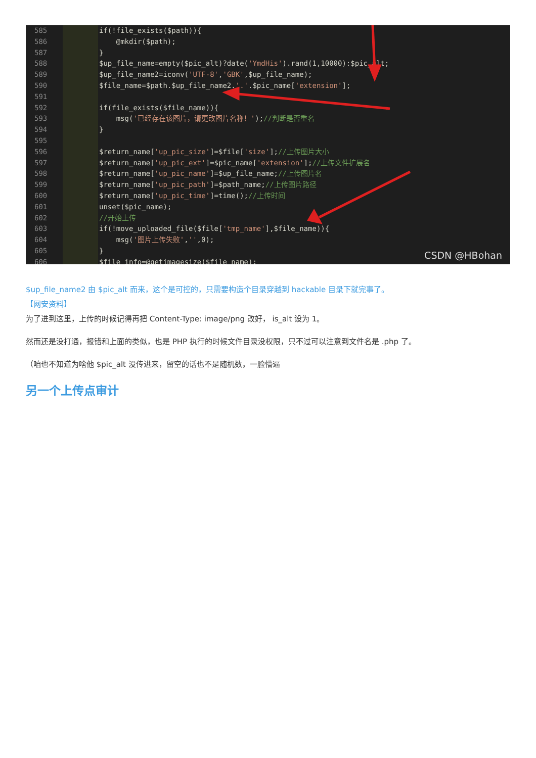585
586
587
588
589
590
591
592
593
594
595
596
597
598
599
600
601
602
603
604
605
606
if(!file_exists($path)){ @mkdir($path); } $up_file_name=empty($pic_alt)?date('YmdHis').rand(1,10000):$pic_alt; $up_file_name2=iconv('UTF-8','GBK',$up_file_name); $file_name=$path.$up_file_name2.'.'.$pic_name['extension']; if(file_exists($file_name)){ msg('已经存在该图片，请更改图片名称！');//判断是否重名 } $return_name['up_pic_size']=$file['size'];//上传图片大小 $return_name['up_pic_ext']=$pic_name['extension'];//上传文件扩展名 $return_name['up_pic_name']=$up_file_name;//上传图片名 $return_name['up_pic_path']=$path_name;//上传图片路径 $return_name['up_pic_time']=time();//上传时间 unset($pic_name); //开始上传 if(!move_uploaded_file($file['tmp_name'],$file_name)){ msg('图片上传失败','',0); } $file_info=@getimagesize($file_name);
CSDN @HBohan
$up_file_name2 由 $pic_alt 而来，这个是可控的，只需要构造个目录穿越到 hackable 目录下就完事了。
【网安资料】
为了进到这里，上传的时候记得再把 Content-Type: image/png 改好， is_alt 设为 1。
然而还是没打通，报错和上面的类似，也是 PHP 执行的时候文件目录没权限，只不过可以注意到文件名是 .php 了。
（咱也不知道为啥他 $pic_alt 没传进来，留空的话也不是随机数，一脸懵逼
另一个上传点审计